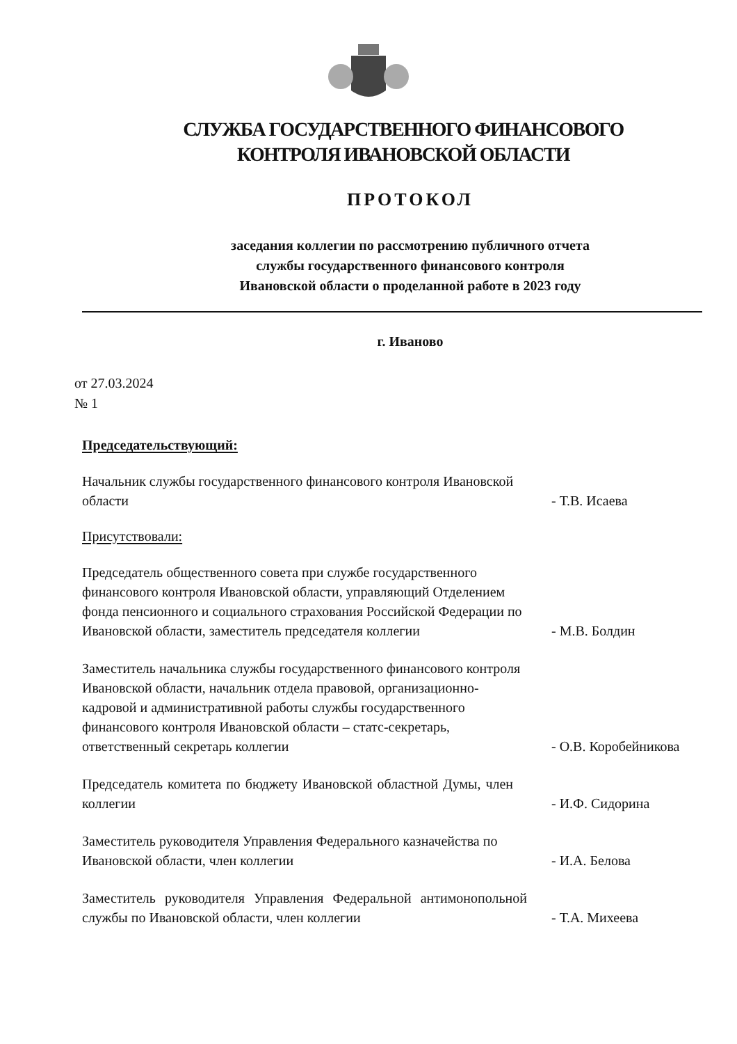СЛУЖБА ГОСУДАРСТВЕННОГО ФИНАНСОВОГО КОНТРОЛЯ ИВАНОВСКОЙ ОБЛАСТИ
ПРОТОКОЛ
заседания коллегии по рассмотрению публичного отчета
службы государственного финансового контроля
Ивановской области о проделанной работе в 2023 году
г. Иваново
от 27.03.2024
№ 1
Председательствующий:
Начальник службы государственного финансового контроля Ивановской области
- Т.В. Исаева
Присутствовали:
Председатель общественного совета при службе государственного финансового контроля Ивановской области, управляющий Отделением фонда пенсионного и социального страхования Российской Федерации по Ивановской области, заместитель председателя коллегии
- М.В. Болдин
Заместитель начальника службы государственного финансового контроля Ивановской области, начальник отдела правовой, организационно-кадровой и административной работы службы государственного финансового контроля Ивановской области – статс-секретарь, ответственный секретарь коллегии
- О.В. Коробейникова
Председатель комитета по бюджету Ивановской областной Думы, член коллегии
- И.Ф. Сидорина
Заместитель руководителя Управления Федерального казначейства по Ивановской области, член коллегии
- И.А. Белова
Заместитель руководителя Управления Федеральной антимонопольной службы по Ивановской области, член коллегии
- Т.А. Михеева